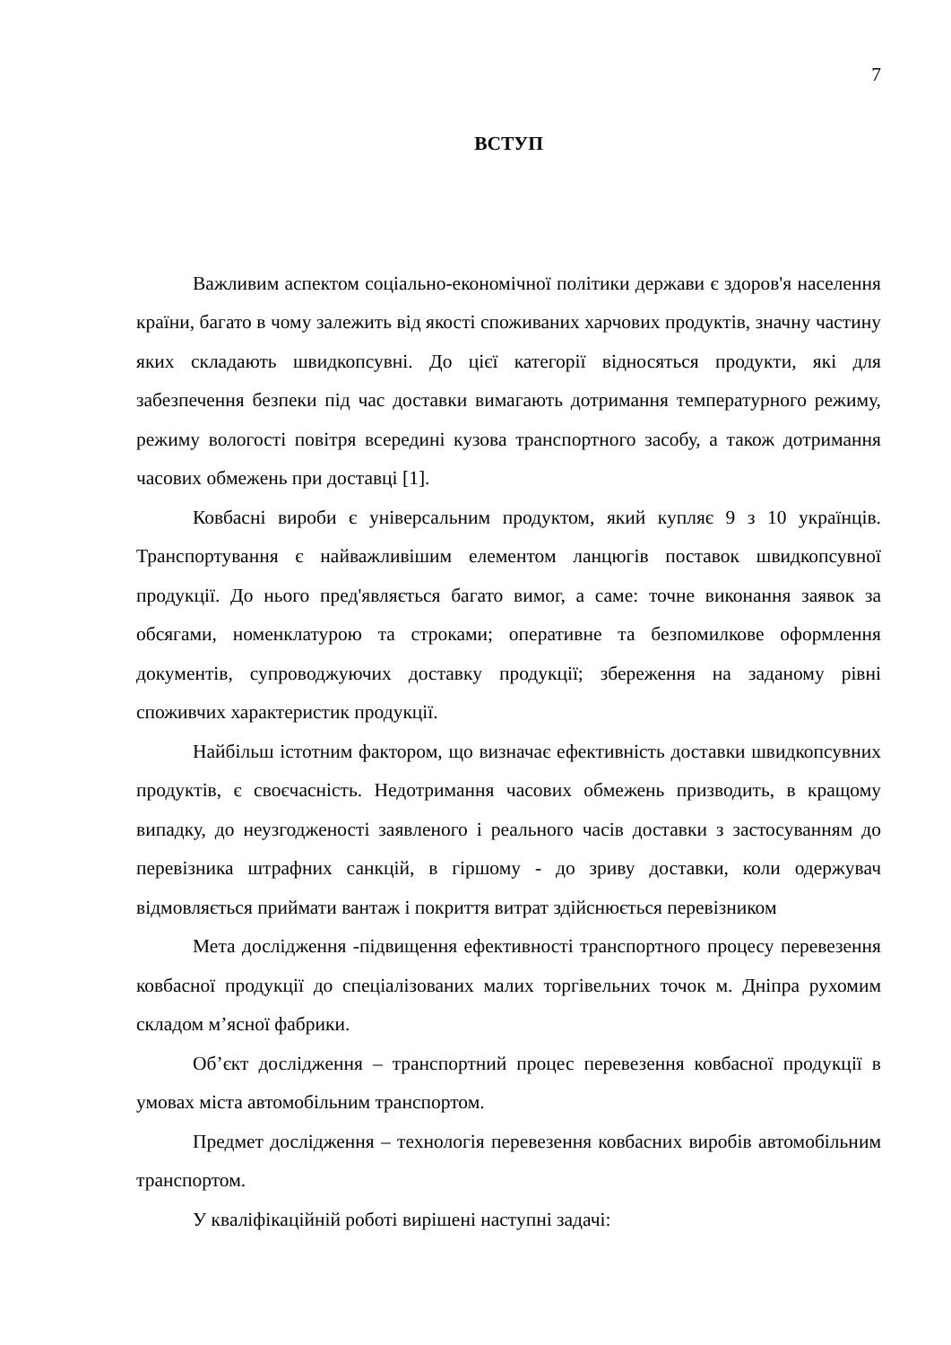7
ВСТУП
Важливим аспектом соціально-економічної політики держави є здоров'я населення країни, багато в чому залежить від якості споживаних харчових продуктів, значну частину яких складають швидкопсувні. До цієї категорії відносяться продукти, які для забезпечення безпеки під час доставки вимагають дотримання температурного режиму, режиму вологості повітря всередині кузова транспортного засобу, а також дотримання часових обмежень при доставці [1].
Ковбасні вироби є універсальним продуктом, який купляє 9 з 10 українців. Транспортування є найважливішим елементом ланцюгів поставок швидкопсувної продукції. До нього пред'являється багато вимог, а саме: точне виконання заявок за обсягами, номенклатурою та строками; оперативне та безпомилкове оформлення документів, супроводжуючих доставку продукції; збереження на заданому рівні споживчих характеристик продукції.
Найбільш істотним фактором, що визначає ефективність доставки швидкопсувних продуктів, є своєчасність. Недотримання часових обмежень призводить, в кращому випадку, до неузгодженості заявленого і реального часів доставки з застосуванням до перевізника штрафних санкцій, в гіршому - до зриву доставки, коли одержувач відмовляється приймати вантаж і покриття витрат здійснюється перевізником
Мета дослідження -підвищення ефективності транспортного процесу перевезення ковбасної продукції до спеціалізованих малих торгівельних точок м. Дніпра рухомим складом м’ясної фабрики.
Об’єкт дослідження – транспортний процес перевезення ковбасної продукції в умовах міста автомобільним транспортом.
Предмет дослідження – технологія перевезення ковбасних виробів автомобільним транспортом.
У кваліфікаційній роботі вирішені наступні задачі: